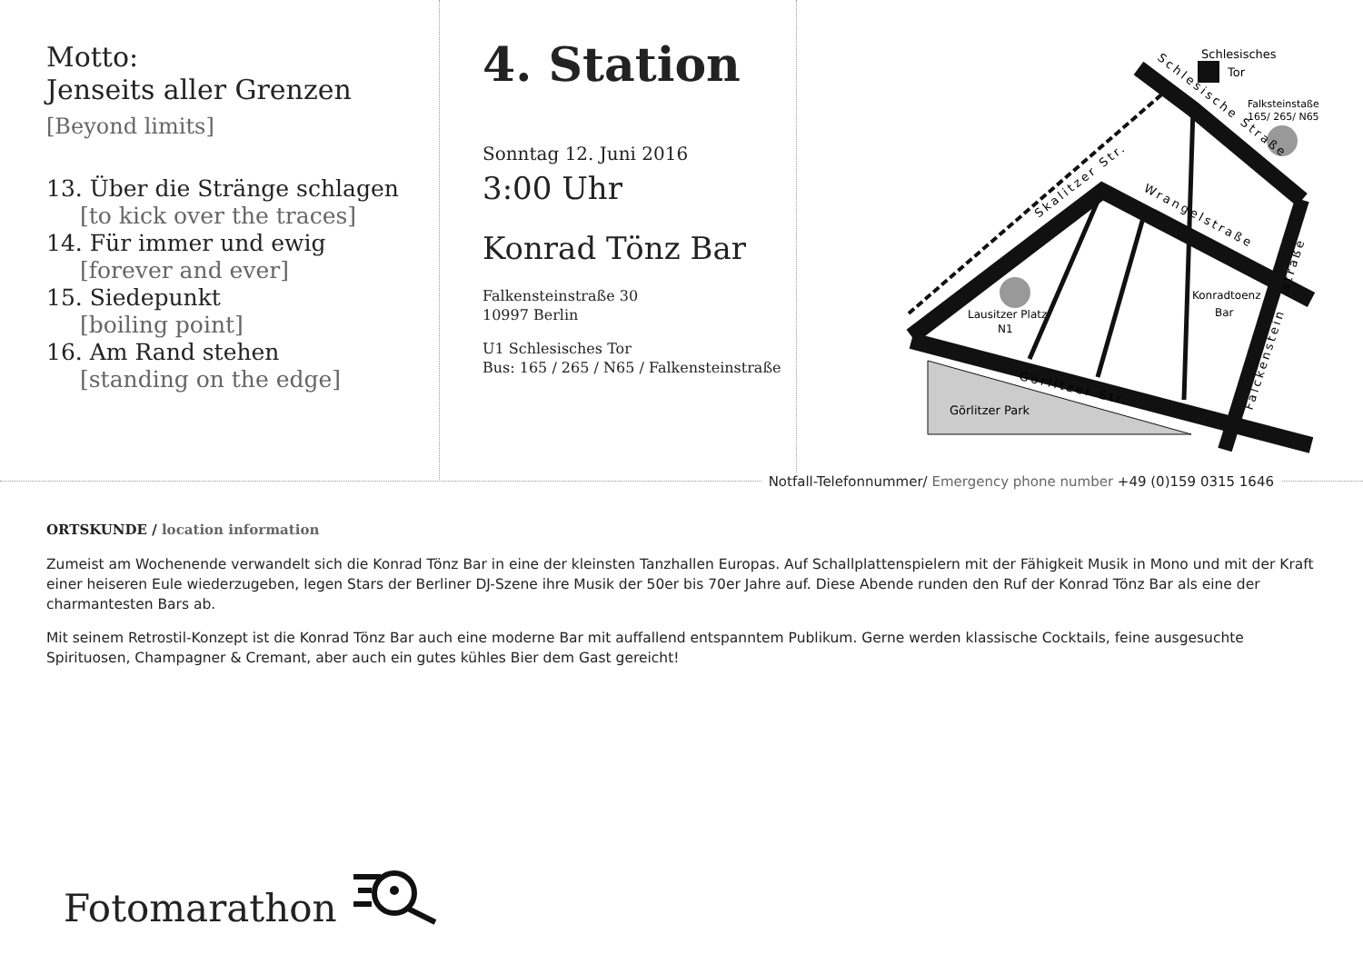Motto:
Jenseits aller Grenzen
[Beyond limits]
13. Über die Stränge schlagen
[to kick over the traces]
14. Für immer und ewig
[forever and ever]
15. Siedepunkt
[boiling point]
16. Am Rand stehen
[standing on the edge]
4. Station
Sonntag 12. Juni 2016
3:00 Uhr
Konrad Tönz Bar
Falkensteinstraße 30
10997 Berlin
U1 Schlesisches Tor
Bus: 165 / 265 / N65 / Falkensteinstraße
Görlitzer Park
Schlesisches
Tor
Falksteinstaße
165/ 265/ N65
Lausitzer Platz
N1
Konradtoenz
Bar
Skalitzer Str.
Schlesische Straße
Wrangelstraße
Görlitzer Str.
Falckenstein
straße
Notfall-Telefonnummer/ Emergency phone number +49 (0)159 0315 1646
ORTSKUNDE / location information
Zumeist am Wochenende verwandelt sich die Konrad Tönz Bar in eine der kleinsten Tanzhallen Europas. Auf Schallplattenspielern mit der Fähigkeit Musik in Mono und mit der Kraft einer heiseren Eule wiederzugeben, legen Stars der Berliner DJ-Szene ihre Musik der 50er bis 70er Jahre auf. Diese Abende runden den Ruf der Konrad Tönz Bar als eine der charmantesten Bars ab.
Mit seinem Retrostil-Konzept ist die Konrad Tönz Bar auch eine moderne Bar mit auffallend entspanntem Publikum. Gerne werden klassische Cocktails, feine ausgesuchte Spirituosen, Champagner & Cremant, aber auch ein gutes kühles Bier dem Gast gereicht!
Fotomarathon